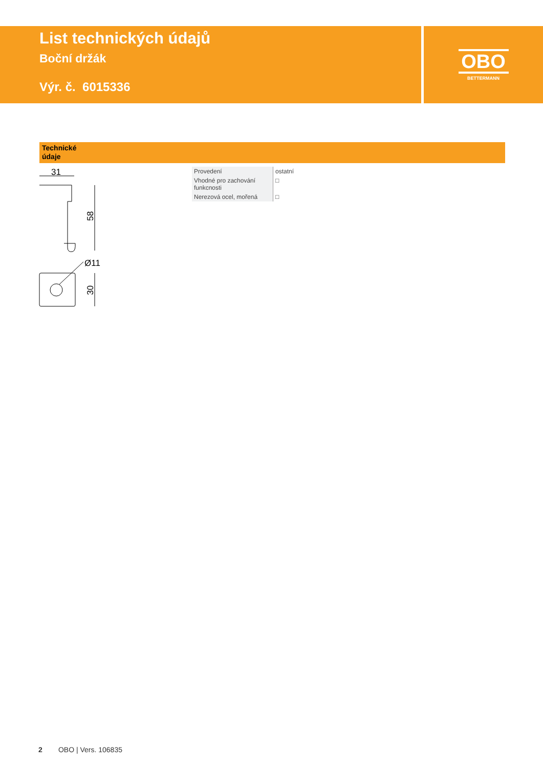List technických údajů
Boční držák
Výr. č. 6015336
OBO
BETTERMANN
Technické
údaje
31
58
Ø11
30
| Provedení | ostatní |
| Vhodné pro zachování funkcnosti | □ |
| Nerezová ocel, mořená | □ |
2 OBO | Vers. 106835